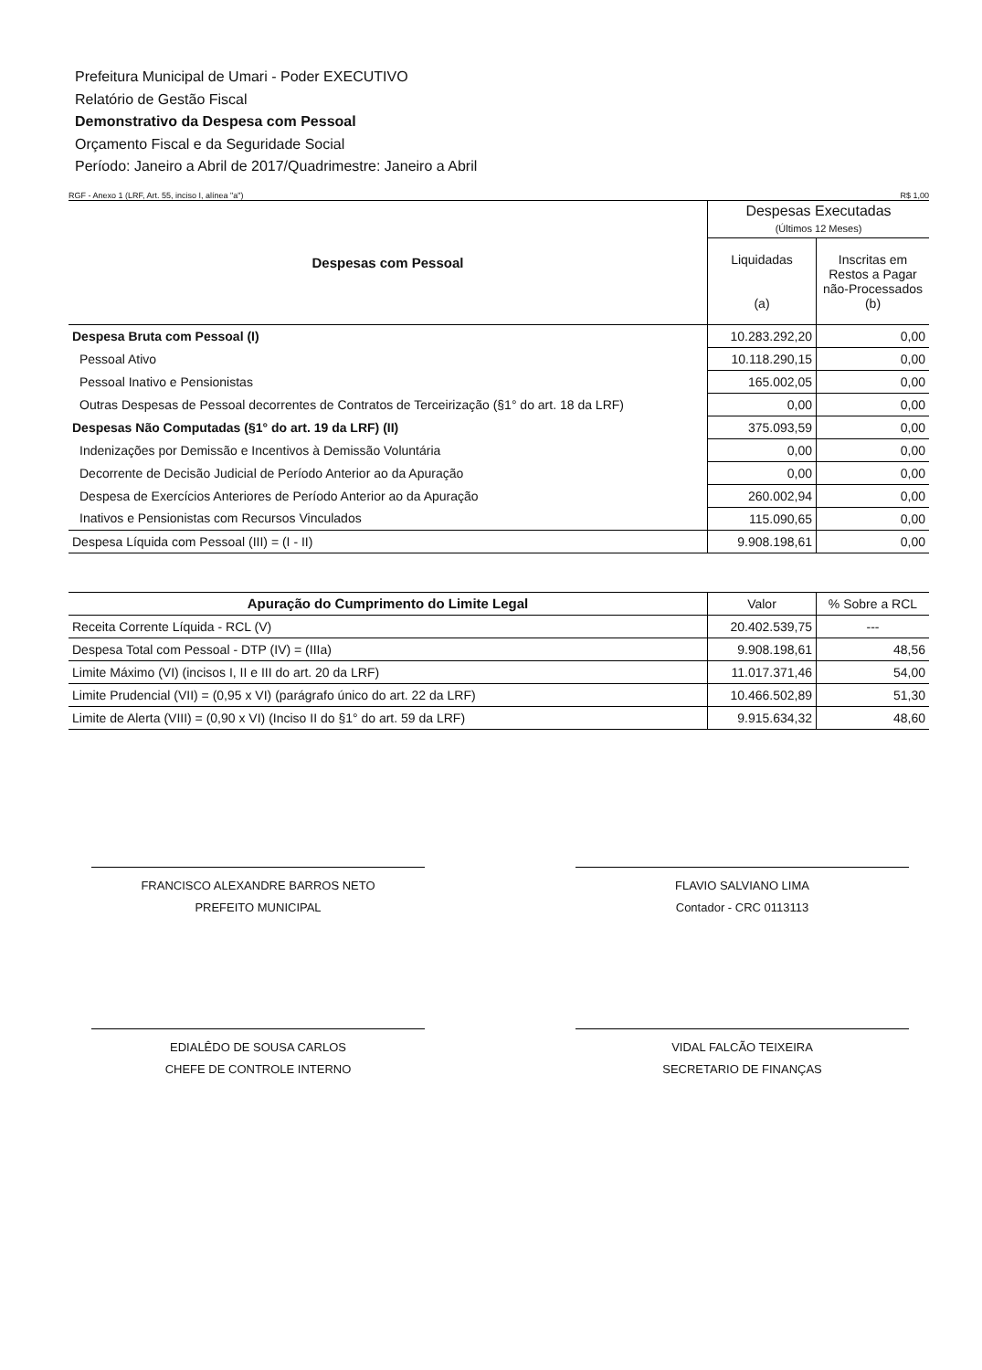Prefeitura Municipal de Umari - Poder EXECUTIVO
Relatório de Gestão Fiscal
Demonstrativo da Despesa com Pessoal
Orçamento Fiscal e da Seguridade Social
Período: Janeiro a Abril de 2017/Quadrimestre: Janeiro a Abril
RGF - Anexo 1 (LRF, Art. 55, inciso I, alínea "a") R$ 1,00
| Despesas com Pessoal | Despesas Executadas (Últimos 12 Meses) | |
| --- | --- | --- |
| | Liquidadas (a) | Inscritas em Restos a Pagar não-Processados (b) |
| Despesa Bruta com Pessoal (I) | 10.283.292,20 | 0,00 |
| Pessoal Ativo | 10.118.290,15 | 0,00 |
| Pessoal Inativo e Pensionistas | 165.002,05 | 0,00 |
| Outras Despesas de Pessoal decorrentes de Contratos de Terceirização (§1° do art. 18 da LRF) | 0,00 | 0,00 |
| Despesas Não Computadas (§1° do art. 19 da LRF) (II) | 375.093,59 | 0,00 |
| Indenizações por Demissão e Incentivos à Demissão Voluntária | 0,00 | 0,00 |
| Decorrente de Decisão Judicial de Período Anterior ao da Apuração | 0,00 | 0,00 |
| Despesa de Exercícios Anteriores de Período Anterior ao da Apuração | 260.002,94 | 0,00 |
| Inativos e Pensionistas com Recursos Vinculados | 115.090,65 | 0,00 |
| Despesa Líquida com Pessoal (III) = (I - II) | 9.908.198,61 | 0,00 |
| Apuração do Cumprimento do Limite Legal | Valor | % Sobre a RCL |
| --- | --- | --- |
| Receita Corrente Líquida - RCL (V) | 20.402.539,75 | --- |
| Despesa Total com Pessoal - DTP (IV) = (IIIa) | 9.908.198,61 | 48,56 |
| Limite Máximo (VI) (incisos I, II e III do art. 20 da LRF) | 11.017.371,46 | 54,00 |
| Limite Prudencial (VII) = (0,95 x VI) (parágrafo único do art. 22 da LRF) | 10.466.502,89 | 51,30 |
| Limite de Alerta (VIII) = (0,90 x VI) (Inciso II do §1° do art. 59 da LRF) | 9.915.634,32 | 48,60 |
FRANCISCO ALEXANDRE BARROS NETO
PREFEITO MUNICIPAL
FLAVIO SALVIANO LIMA
Contador - CRC 0113113
EDIALÊDO DE SOUSA CARLOS
CHEFE DE CONTROLE INTERNO
VIDAL FALCÃO TEIXEIRA
SECRETARIO DE FINANÇAS